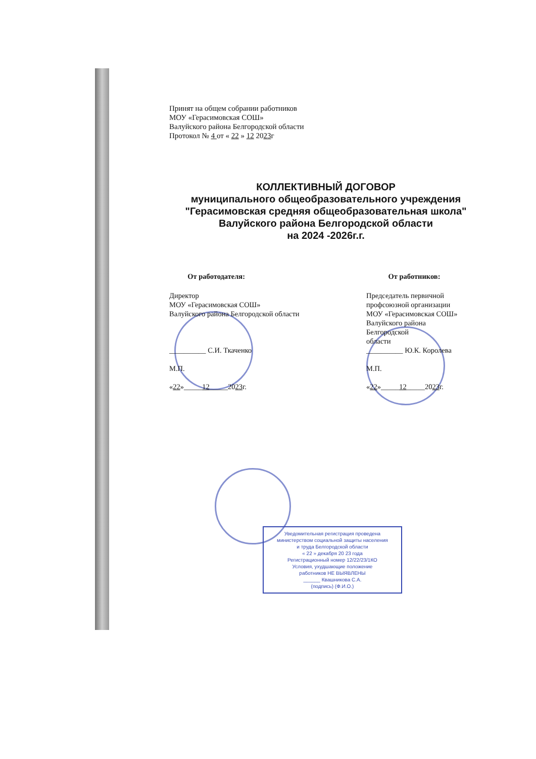Принят на общем собрании работников
МОУ «Герасимовская СОШ»
Валуйского района Белгородской области
Протокол № 4 от « 22 » 12 2023г
КОЛЛЕКТИВНЫЙ ДОГОВОР
муниципального общеобразовательного учреждения
"Герасимовская средняя общеобразовательная школа"
Валуйского района Белгородской области
на 2024 -2026г.г.
От работодателя:
Директор
МОУ «Герасимовская СОШ»
Валуйского района Белгородской области
__________ С.И. Ткаченко
М.П.
«22»_____12_____2023г.
От работников:
Председатель первичной
профсоюзной организации
МОУ «Герасимовская СОШ»
Валуйского района
Белгородской
области
__________ Ю.К. Королева
М.П.
«22»_____12_____2023г.
Уведомительная регистрация проведена
министерством социальной защиты населения
и труда Белгородской области
« 22 » декабря 20 23 года
Регистрационный номер 12/22/23/1КО
Условия, ухудшающие положение
работников НЕ ВЫЯВЛЕНЫ
______ Квашникова С.А.
(подпись) (Ф.И.О.)